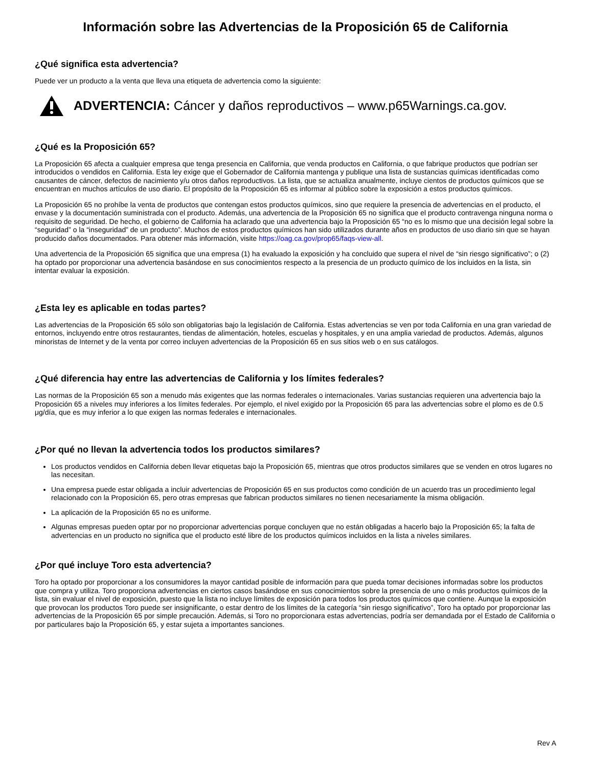Información sobre las Advertencias de la Proposición 65 de California
¿Qué significa esta advertencia?
Puede ver un producto a la venta que lleva una etiqueta de advertencia como la siguiente:
ADVERTENCIA: Cáncer y daños reproductivos – www.p65Warnings.ca.gov.
¿Qué es la Proposición 65?
La Proposición 65 afecta a cualquier empresa que tenga presencia en California, que venda productos en California, o que fabrique productos que podrían ser introducidos o vendidos en California. Esta ley exige que el Gobernador de California mantenga y publique una lista de sustancias químicas identificadas como causantes de cáncer, defectos de nacimiento y/u otros daños reproductivos. La lista, que se actualiza anualmente, incluye cientos de productos químicos que se encuentran en muchos artículos de uso diario. El propósito de la Proposición 65 es informar al público sobre la exposición a estos productos químicos.
La Proposición 65 no prohíbe la venta de productos que contengan estos productos químicos, sino que requiere la presencia de advertencias en el producto, el envase y la documentación suministrada con el producto. Además, una advertencia de la Proposición 65 no significa que el producto contravenga ninguna norma o requisito de seguridad. De hecho, el gobierno de California ha aclarado que una advertencia bajo la Proposición 65 “no es lo mismo que una decisión legal sobre la “seguridad” o la “inseguridad” de un producto”. Muchos de estos productos químicos han sido utilizados durante años en productos de uso diario sin que se hayan producido daños documentados. Para obtener más información, visite https://oag.ca.gov/prop65/faqs-view-all.
Una advertencia de la Proposición 65 significa que una empresa (1) ha evaluado la exposición y ha concluido que supera el nivel de “sin riesgo significativo”; o (2) ha optado por proporcionar una advertencia basándose en sus conocimientos respecto a la presencia de un producto químico de los incluidos en la lista, sin intentar evaluar la exposición.
¿Esta ley es aplicable en todas partes?
Las advertencias de la Proposición 65 sólo son obligatorias bajo la legislación de California. Estas advertencias se ven por toda California en una gran variedad de entornos, incluyendo entre otros restaurantes, tiendas de alimentación, hoteles, escuelas y hospitales, y en una amplia variedad de productos. Además, algunos minoristas de Internet y de la venta por correo incluyen advertencias de la Proposición 65 en sus sitios web o en sus catálogos.
¿Qué diferencia hay entre las advertencias de California y los límites federales?
Las normas de la Proposición 65 son a menudo más exigentes que las normas federales o internacionales. Varias sustancias requieren una advertencia bajo la Proposición 65 a niveles muy inferiores a los límites federales. Por ejemplo, el nivel exigido por la Proposición 65 para las advertencias sobre el plomo es de 0.5 μg/día, que es muy inferior a lo que exigen las normas federales e internacionales.
¿Por qué no llevan la advertencia todos los productos similares?
Los productos vendidos en California deben llevar etiquetas bajo la Proposición 65, mientras que otros productos similares que se venden en otros lugares no las necesitan.
Una empresa puede estar obligada a incluir advertencias de Proposición 65 en sus productos como condición de un acuerdo tras un procedimiento legal relacionado con la Proposición 65, pero otras empresas que fabrican productos similares no tienen necesariamente la misma obligación.
La aplicación de la Proposición 65 no es uniforme.
Algunas empresas pueden optar por no proporcionar advertencias porque concluyen que no están obligadas a hacerlo bajo la Proposición 65; la falta de advertencias en un producto no significa que el producto esté libre de los productos químicos incluidos en la lista a niveles similares.
¿Por qué incluye Toro esta advertencia?
Toro ha optado por proporcionar a los consumidores la mayor cantidad posible de información para que pueda tomar decisiones informadas sobre los productos que compra y utiliza. Toro proporciona advertencias en ciertos casos basándose en sus conocimientos sobre la presencia de uno o más productos químicos de la lista, sin evaluar el nivel de exposición, puesto que la lista no incluye límites de exposición para todos los productos químicos que contiene. Aunque la exposición que provocan los productos Toro puede ser insignificante, o estar dentro de los límites de la categoría “sin riesgo significativo”, Toro ha optado por proporcionar las advertencias de la Proposición 65 por simple precaución. Además, si Toro no proporcionara estas advertencias, podría ser demandada por el Estado de California o por particulares bajo la Proposición 65, y estar sujeta a importantes sanciones.
Rev A